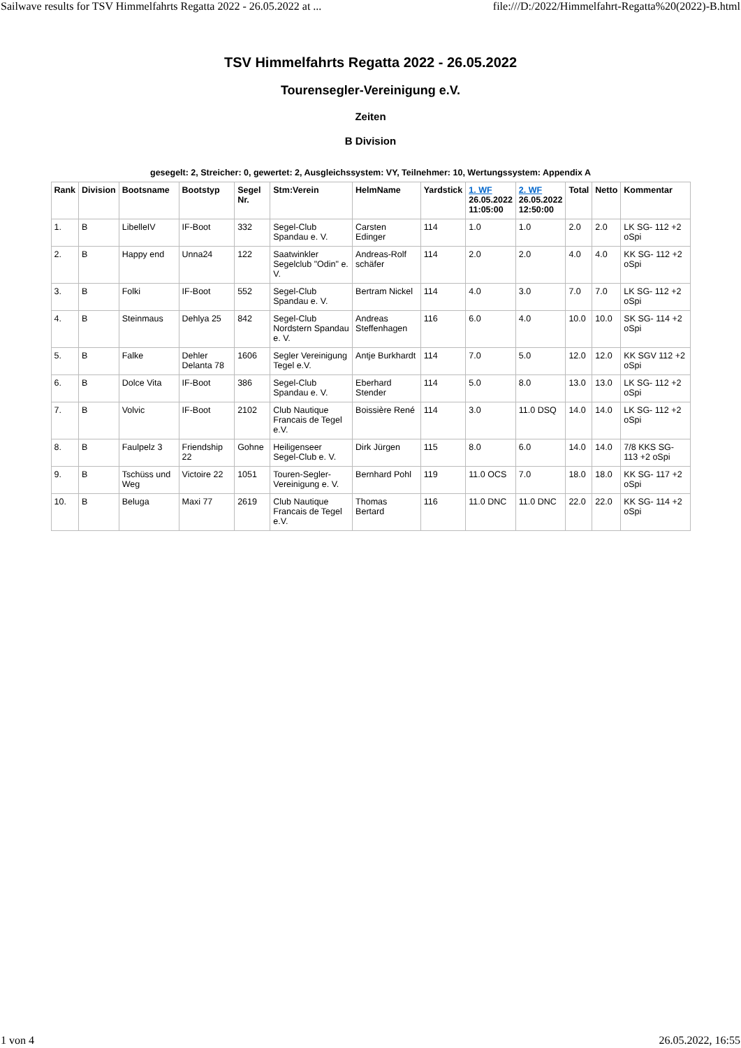Sailwave results for TSV Himmelfahrts Regatta 2022 - 26.05.2022 at ... file:///D:/2022/Himmelfahrt-Regatta%20(2022)-B.html
TSV Himmelfahrts Regatta 2022 - 26.05.2022
Tourensegler-Vereinigung e.V.
Zeiten
B Division
gesegelt: 2, Streicher: 0, gewertet: 2, Ausgleichssystem: VY, Teilnehmer: 10, Wertungssystem: Appendix A
| Rank | Division | Bootsname | Bootstyp | Segel Nr. | Stm:Verein | HelmName | Yardstick | 1. WF 26.05.2022 11:05:00 | 2. WF 26.05.2022 12:50:00 | Total | Netto | Kommentar |
| --- | --- | --- | --- | --- | --- | --- | --- | --- | --- | --- | --- | --- |
| 1. | B | LibelleIV | IF-Boot | 332 | Segel-Club Spandau e. V. | Carsten Edinger | 114 | 1.0 | 1.0 | 2.0 | 2.0 | LK SG- 112 +2 oSpi |
| 2. | B | Happy end | Unna24 | 122 | Saatwinkler Segelclub "Odin" e. V. | Andreas-Rolf schäfer | 114 | 2.0 | 2.0 | 4.0 | 4.0 | KK SG- 112 +2 oSpi |
| 3. | B | Folki | IF-Boot | 552 | Segel-Club Spandau e. V. | Bertram Nickel | 114 | 4.0 | 3.0 | 7.0 | 7.0 | LK SG- 112 +2 oSpi |
| 4. | B | Steinmaus | Dehlya 25 | 842 | Segel-Club Nordstern Spandau e. V. | Andreas Steffenhagen | 116 | 6.0 | 4.0 | 10.0 | 10.0 | SK SG- 114 +2 oSpi |
| 5. | B | Falke | Dehler Delanta 78 | 1606 | Segler Vereinigung Tegel e.V. | Antje Burkhardt | 114 | 7.0 | 5.0 | 12.0 | 12.0 | KK SGV 112 +2 oSpi |
| 6. | B | Dolce Vita | IF-Boot | 386 | Segel-Club Spandau e. V. | Eberhard Stender | 114 | 5.0 | 8.0 | 13.0 | 13.0 | LK SG- 112 +2 oSpi |
| 7. | B | Volvic | IF-Boot | 2102 | Club Nautique Francais de Tegel e.V. | Boissière René | 114 | 3.0 | 11.0 DSQ | 14.0 | 14.0 | LK SG- 112 +2 oSpi |
| 8. | B | Faulpelz 3 | Friendship 22 | Gohne | Heiligenseer Segel-Club e. V. | Dirk Jürgen | 115 | 8.0 | 6.0 | 14.0 | 14.0 | 7/8 KKS SG- 113 +2 oSpi |
| 9. | B | Tschüss und Weg | Victoire 22 | 1051 | Touren-Segler-Vereinigung e. V. | Bernhard Pohl | 119 | 11.0 OCS | 7.0 | 18.0 | 18.0 | KK SG- 117 +2 oSpi |
| 10. | B | Beluga | Maxi 77 | 2619 | Club Nautique Francais de Tegel e.V. | Thomas Bertard | 116 | 11.0 DNC | 11.0 DNC | 22.0 | 22.0 | KK SG- 114 +2 oSpi |
1 von 4 26.05.2022, 16:55